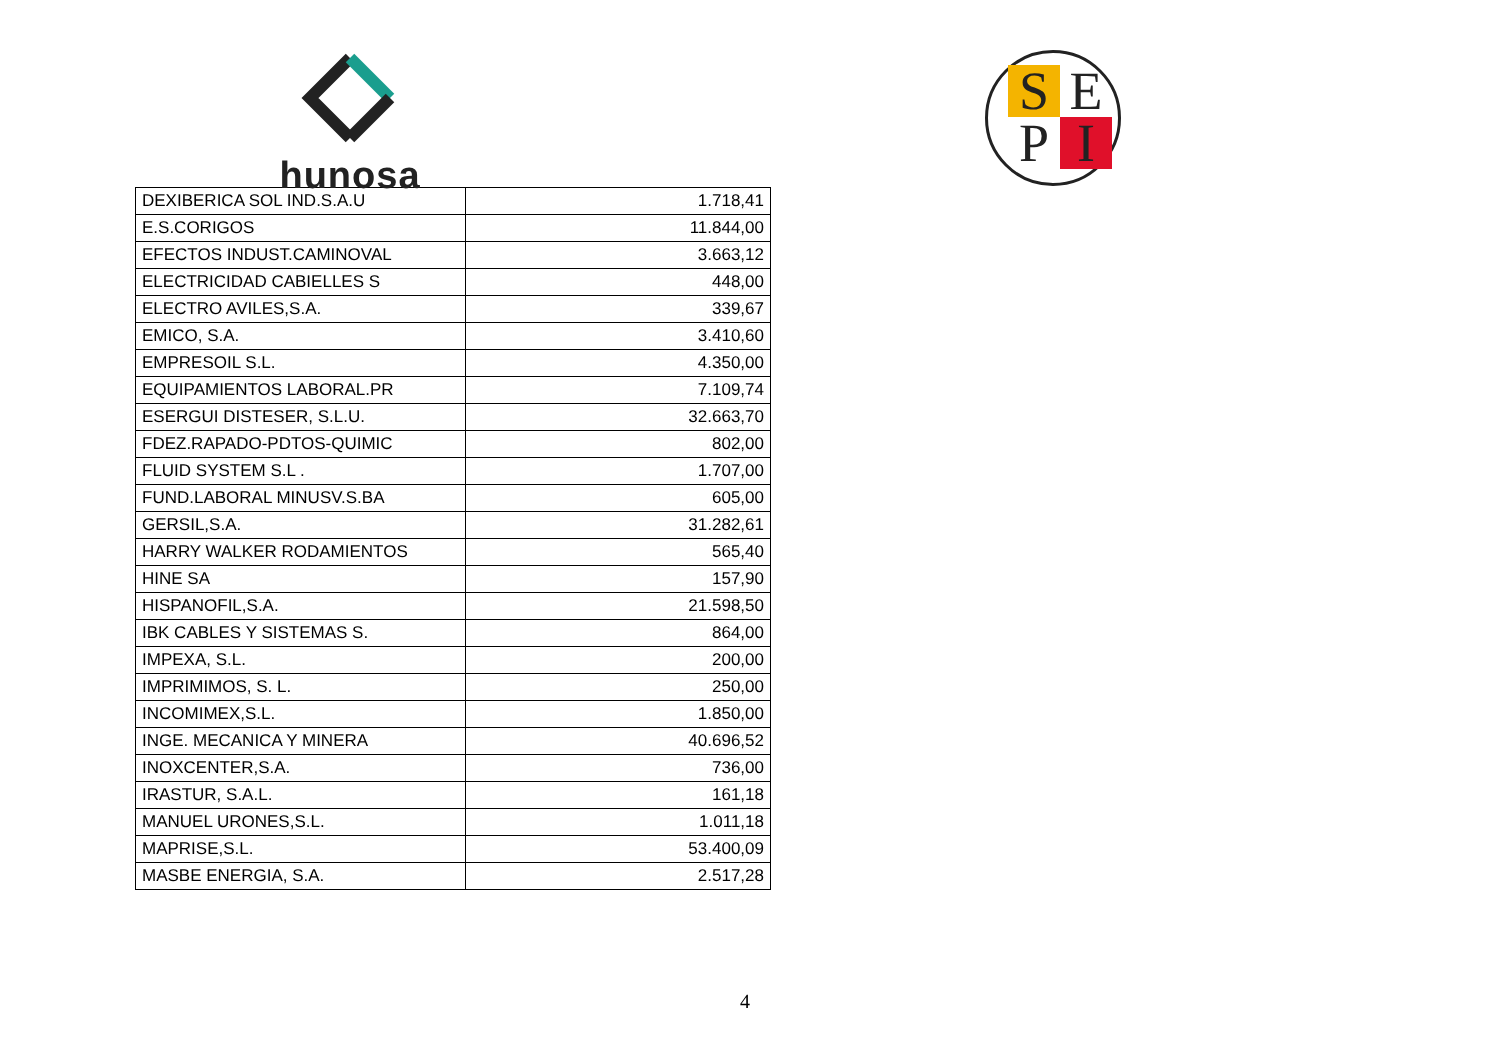hunosa
S E
P I
| DEXIBERICA SOL IND.S.A.U | 1.718,41 |
| E.S.CORIGOS | 11.844,00 |
| EFECTOS INDUST.CAMINOVAL | 3.663,12 |
| ELECTRICIDAD CABIELLES S | 448,00 |
| ELECTRO AVILES,S.A. | 339,67 |
| EMICO, S.A. | 3.410,60 |
| EMPRESOIL S.L. | 4.350,00 |
| EQUIPAMIENTOS LABORAL.PR | 7.109,74 |
| ESERGUI DISTESER, S.L.U. | 32.663,70 |
| FDEZ.RAPADO-PDTOS-QUIMIC | 802,00 |
| FLUID SYSTEM S.L . | 1.707,00 |
| FUND.LABORAL MINUSV.S.BA | 605,00 |
| GERSIL,S.A. | 31.282,61 |
| HARRY WALKER RODAMIENTOS | 565,40 |
| HINE SA | 157,90 |
| HISPANOFIL,S.A. | 21.598,50 |
| IBK CABLES Y SISTEMAS S. | 864,00 |
| IMPEXA, S.L. | 200,00 |
| IMPRIMIMOS, S. L. | 250,00 |
| INCOMIMEX,S.L. | 1.850,00 |
| INGE. MECANICA Y MINERA | 40.696,52 |
| INOXCENTER,S.A. | 736,00 |
| IRASTUR, S.A.L. | 161,18 |
| MANUEL URONES,S.L. | 1.011,18 |
| MAPRISE,S.L. | 53.400,09 |
| MASBE ENERGIA, S.A. | 2.517,28 |
4